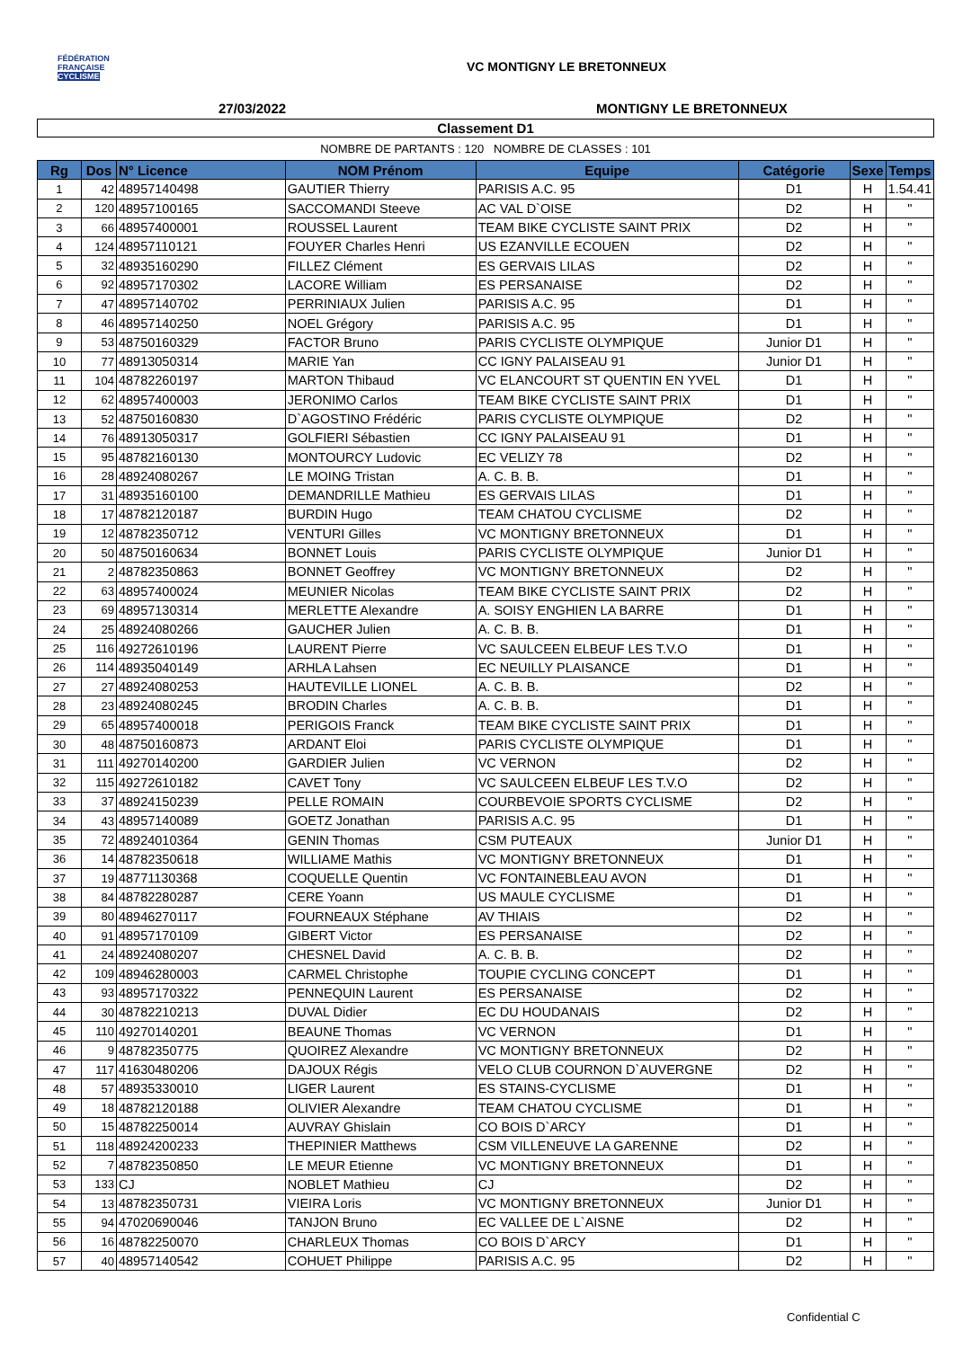FÉDÉRATION
FRANÇAISE
CYCLISME
VC MONTIGNY LE BRETONNEUX
27/03/2022 MONTIGNY LE BRETONNEUX
Classement D1
NOMBRE DE PARTANTS : 120 NOMBRE DE CLASSES : 101
| Rg | Dos | N° Licence | NOM Prénom | Equipe | Catégorie | Sexe | Temps |
| --- | --- | --- | --- | --- | --- | --- | --- |
| 1 | 42 | 48957140498 | GAUTIER Thierry | PARISIS A.C. 95 | D1 | H | 1.54.41 |
| 2 | 120 | 48957100165 | SACCOMANDI Steeve | AC VAL D`OISE | D2 | H | " |
| 3 | 66 | 48957400001 | ROUSSEL Laurent | TEAM BIKE CYCLISTE SAINT PRIX | D2 | H | " |
| 4 | 124 | 48957110121 | FOUYER Charles Henri | US EZANVILLE ECOUEN | D2 | H | " |
| 5 | 32 | 48935160290 | FILLEZ Clément | ES GERVAIS LILAS | D2 | H | " |
| 6 | 92 | 48957170302 | LACORE William | ES PERSANAISE | D2 | H | " |
| 7 | 47 | 48957140702 | PERRINIAUX Julien | PARISIS A.C. 95 | D1 | H | " |
| 8 | 46 | 48957140250 | NOEL Grégory | PARISIS A.C. 95 | D1 | H | " |
| 9 | 53 | 48750160329 | FACTOR Bruno | PARIS CYCLISTE OLYMPIQUE | Junior D1 | H | " |
| 10 | 77 | 48913050314 | MARIE Yan | CC IGNY PALAISEAU 91 | Junior D1 | H | " |
| 11 | 104 | 48782260197 | MARTON Thibaud | VC ELANCOURT ST QUENTIN EN YVEL | D1 | H | " |
| 12 | 62 | 48957400003 | JERONIMO Carlos | TEAM BIKE CYCLISTE SAINT PRIX | D1 | H | " |
| 13 | 52 | 48750160830 | D`AGOSTINO Frédéric | PARIS CYCLISTE OLYMPIQUE | D2 | H | " |
| 14 | 76 | 48913050317 | GOLFIERI Sébastien | CC IGNY PALAISEAU 91 | D1 | H | " |
| 15 | 95 | 48782160130 | MONTOURCY Ludovic | EC VELIZY 78 | D2 | H | " |
| 16 | 28 | 48924080267 | LE MOING Tristan | A. C. B. B. | D1 | H | " |
| 17 | 31 | 48935160100 | DEMANDRILLE Mathieu | ES GERVAIS LILAS | D1 | H | " |
| 18 | 17 | 48782120187 | BURDIN Hugo | TEAM CHATOU CYCLISME | D2 | H | " |
| 19 | 12 | 48782350712 | VENTURI Gilles | VC MONTIGNY BRETONNEUX | D1 | H | " |
| 20 | 50 | 48750160634 | BONNET Louis | PARIS CYCLISTE OLYMPIQUE | Junior D1 | H | " |
| 21 | 2 | 48782350863 | BONNET Geoffrey | VC MONTIGNY BRETONNEUX | D2 | H | " |
| 22 | 63 | 48957400024 | MEUNIER Nicolas | TEAM BIKE CYCLISTE SAINT PRIX | D2 | H | " |
| 23 | 69 | 48957130314 | MERLETTE Alexandre | A. SOISY ENGHIEN LA BARRE | D1 | H | " |
| 24 | 25 | 48924080266 | GAUCHER Julien | A. C. B. B. | D1 | H | " |
| 25 | 116 | 49272610196 | LAURENT Pierre | VC SAULCEEN ELBEUF LES T.V.O | D1 | H | " |
| 26 | 114 | 48935040149 | ARHLA Lahsen | EC NEUILLY PLAISANCE | D1 | H | " |
| 27 | 27 | 48924080253 | HAUTEVILLE LIONEL | A. C. B. B. | D2 | H | " |
| 28 | 23 | 48924080245 | BRODIN Charles | A. C. B. B. | D1 | H | " |
| 29 | 65 | 48957400018 | PERIGOIS Franck | TEAM BIKE CYCLISTE SAINT PRIX | D1 | H | " |
| 30 | 48 | 48750160873 | ARDANT Eloi | PARIS CYCLISTE OLYMPIQUE | D1 | H | " |
| 31 | 111 | 49270140200 | GARDIER Julien | VC VERNON | D2 | H | " |
| 32 | 115 | 49272610182 | CAVET Tony | VC SAULCEEN ELBEUF LES T.V.O | D2 | H | " |
| 33 | 37 | 48924150239 | PELLE ROMAIN | COURBEVOIE SPORTS CYCLISME | D2 | H | " |
| 34 | 43 | 48957140089 | GOETZ Jonathan | PARISIS A.C. 95 | D1 | H | " |
| 35 | 72 | 48924010364 | GENIN Thomas | CSM PUTEAUX | Junior D1 | H | " |
| 36 | 14 | 48782350618 | WILLIAME Mathis | VC MONTIGNY BRETONNEUX | D1 | H | " |
| 37 | 19 | 48771130368 | COQUELLE Quentin | VC FONTAINEBLEAU AVON | D1 | H | " |
| 38 | 84 | 48782280287 | CERE Yoann | US MAULE CYCLISME | D1 | H | " |
| 39 | 80 | 48946270117 | FOURNEAUX Stéphane | AV THIAIS | D2 | H | " |
| 40 | 91 | 48957170109 | GIBERT Victor | ES PERSANAISE | D2 | H | " |
| 41 | 24 | 48924080207 | CHESNEL David | A. C. B. B. | D2 | H | " |
| 42 | 109 | 48946280003 | CARMEL Christophe | TOUPIE CYCLING CONCEPT | D1 | H | " |
| 43 | 93 | 48957170322 | PENNEQUIN Laurent | ES PERSANAISE | D2 | H | " |
| 44 | 30 | 48782210213 | DUVAL Didier | EC DU HOUDANAIS | D2 | H | " |
| 45 | 110 | 49270140201 | BEAUNE Thomas | VC VERNON | D1 | H | " |
| 46 | 9 | 48782350775 | QUOIREZ Alexandre | VC MONTIGNY BRETONNEUX | D2 | H | " |
| 47 | 117 | 41630480206 | DAJOUX Régis | VELO CLUB COURNON D`AUVERGNE | D2 | H | " |
| 48 | 57 | 48935330010 | LIGER Laurent | ES STAINS-CYCLISME | D1 | H | " |
| 49 | 18 | 48782120188 | OLIVIER Alexandre | TEAM CHATOU CYCLISME | D1 | H | " |
| 50 | 15 | 48782250014 | AUVRAY Ghislain | CO BOIS D`ARCY | D1 | H | " |
| 51 | 118 | 48924200233 | THEPINIER Matthews | CSM VILLENEUVE LA GARENNE | D2 | H | " |
| 52 | 7 | 48782350850 | LE MEUR Etienne | VC MONTIGNY BRETONNEUX | D1 | H | " |
| 53 | 133 | CJ | NOBLET Mathieu | CJ | D2 | H | " |
| 54 | 13 | 48782350731 | VIEIRA Loris | VC MONTIGNY BRETONNEUX | Junior D1 | H | " |
| 55 | 94 | 47020690046 | TANJON Bruno | EC VALLEE DE L`AISNE | D2 | H | " |
| 56 | 16 | 48782250070 | CHARLEUX Thomas | CO BOIS D`ARCY | D1 | H | " |
| 57 | 40 | 48957140542 | COHUET Philippe | PARISIS A.C. 95 | D2 | H | " |
Confidential C